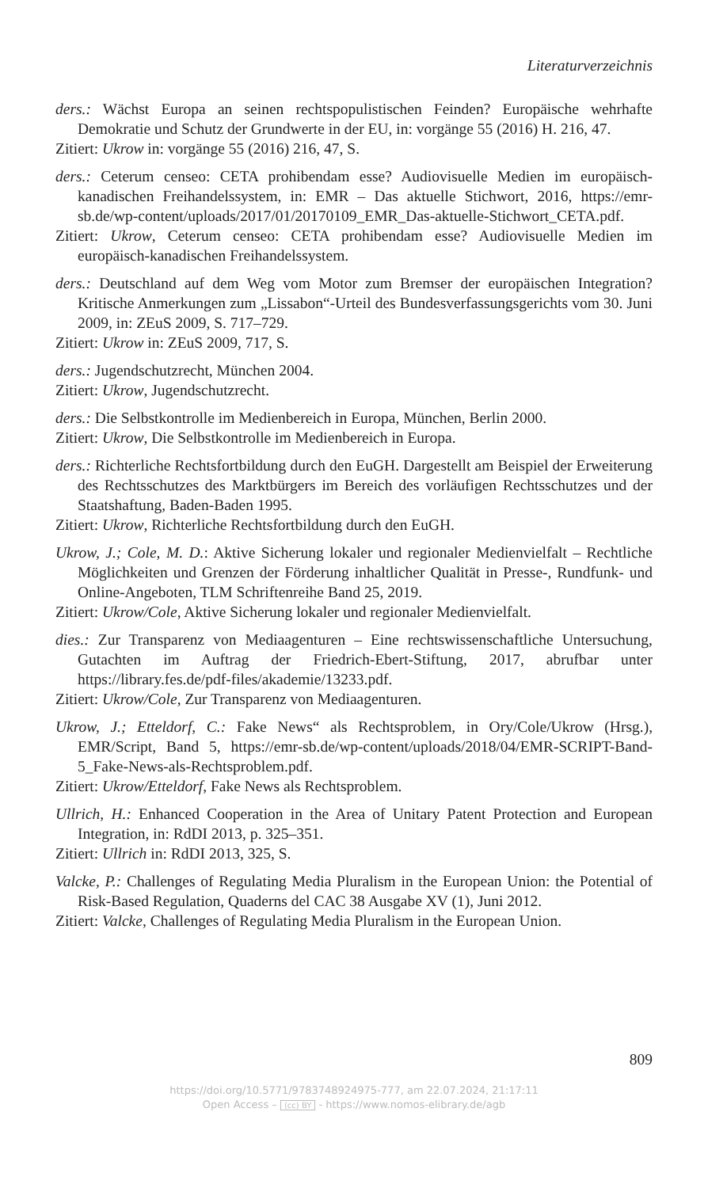Literaturverzeichnis
ders.: Wächst Europa an seinen rechtspopulistischen Feinden? Europäische wehrhafte Demokratie und Schutz der Grundwerte in der EU, in: vorgänge 55 (2016) H. 216, 47.
Zitiert: Ukrow in: vorgänge 55 (2016) 216, 47, S.
ders.: Ceterum censeo: CETA prohibendam esse? Audiovisuelle Medien im europäisch-kanadischen Freihandelssystem, in: EMR – Das aktuelle Stichwort, 2016, https://emr-sb.de/wp-content/uploads/2017/01/20170109_EMR_Das-aktuelle-Stichwort_CETA.pdf.
Zitiert: Ukrow, Ceterum censeo: CETA prohibendam esse? Audiovisuelle Medien im europäisch-kanadischen Freihandelssystem.
ders.: Deutschland auf dem Weg vom Motor zum Bremser der europäischen Integration? Kritische Anmerkungen zum „Lissabon“-Urteil des Bundesverfassungsgerichts vom 30. Juni 2009, in: ZEuS 2009, S. 717–729.
Zitiert: Ukrow in: ZEuS 2009, 717, S.
ders.: Jugendschutzrecht, München 2004.
Zitiert: Ukrow, Jugendschutzrecht.
ders.: Die Selbstkontrolle im Medienbereich in Europa, München, Berlin 2000.
Zitiert: Ukrow, Die Selbstkontrolle im Medienbereich in Europa.
ders.: Richterliche Rechtsfortbildung durch den EuGH. Dargestellt am Beispiel der Erweiterung des Rechtsschutzes des Marktbürgers im Bereich des vorläufigen Rechtsschutzes und der Staatshaftung, Baden-Baden 1995.
Zitiert: Ukrow, Richterliche Rechtsfortbildung durch den EuGH.
Ukrow, J.; Cole, M. D.: Aktive Sicherung lokaler und regionaler Medienvielfalt – Rechtliche Möglichkeiten und Grenzen der Förderung inhaltlicher Qualität in Presse-, Rundfunk- und Online-Angeboten, TLM Schriftenreihe Band 25, 2019.
Zitiert: Ukrow/Cole, Aktive Sicherung lokaler und regionaler Medienvielfalt.
dies.: Zur Transparenz von Mediaagenturen – Eine rechtswissenschaftliche Untersuchung, Gutachten im Auftrag der Friedrich-Ebert-Stiftung, 2017, abrufbar unter https://library.fes.de/pdf-files/akademie/13233.pdf.
Zitiert: Ukrow/Cole, Zur Transparenz von Mediaagenturen.
Ukrow, J.; Etteldorf, C.: Fake News“ als Rechtsproblem, in Ory/Cole/Ukrow (Hrsg.), EMR/Script, Band 5, https://emr-sb.de/wp-content/uploads/2018/04/EMR-SCRIPT-Band-5_Fake-News-als-Rechtsproblem.pdf.
Zitiert: Ukrow/Etteldorf, Fake News als Rechtsproblem.
Ullrich, H.: Enhanced Cooperation in the Area of Unitary Patent Protection and European Integration, in: RdDI 2013, p. 325–351.
Zitiert: Ullrich in: RdDI 2013, 325, S.
Valcke, P.: Challenges of Regulating Media Pluralism in the European Union: the Potential of Risk-Based Regulation, Quaderns del CAC 38 Ausgabe XV (1), Juni 2012.
Zitiert: Valcke, Challenges of Regulating Media Pluralism in the European Union.
809
https://doi.org/10.5771/9783748924975-777, am 22.07.2024, 21:17:11
Open Access – (cc) BY - https://www.nomos-elibrary.de/agb